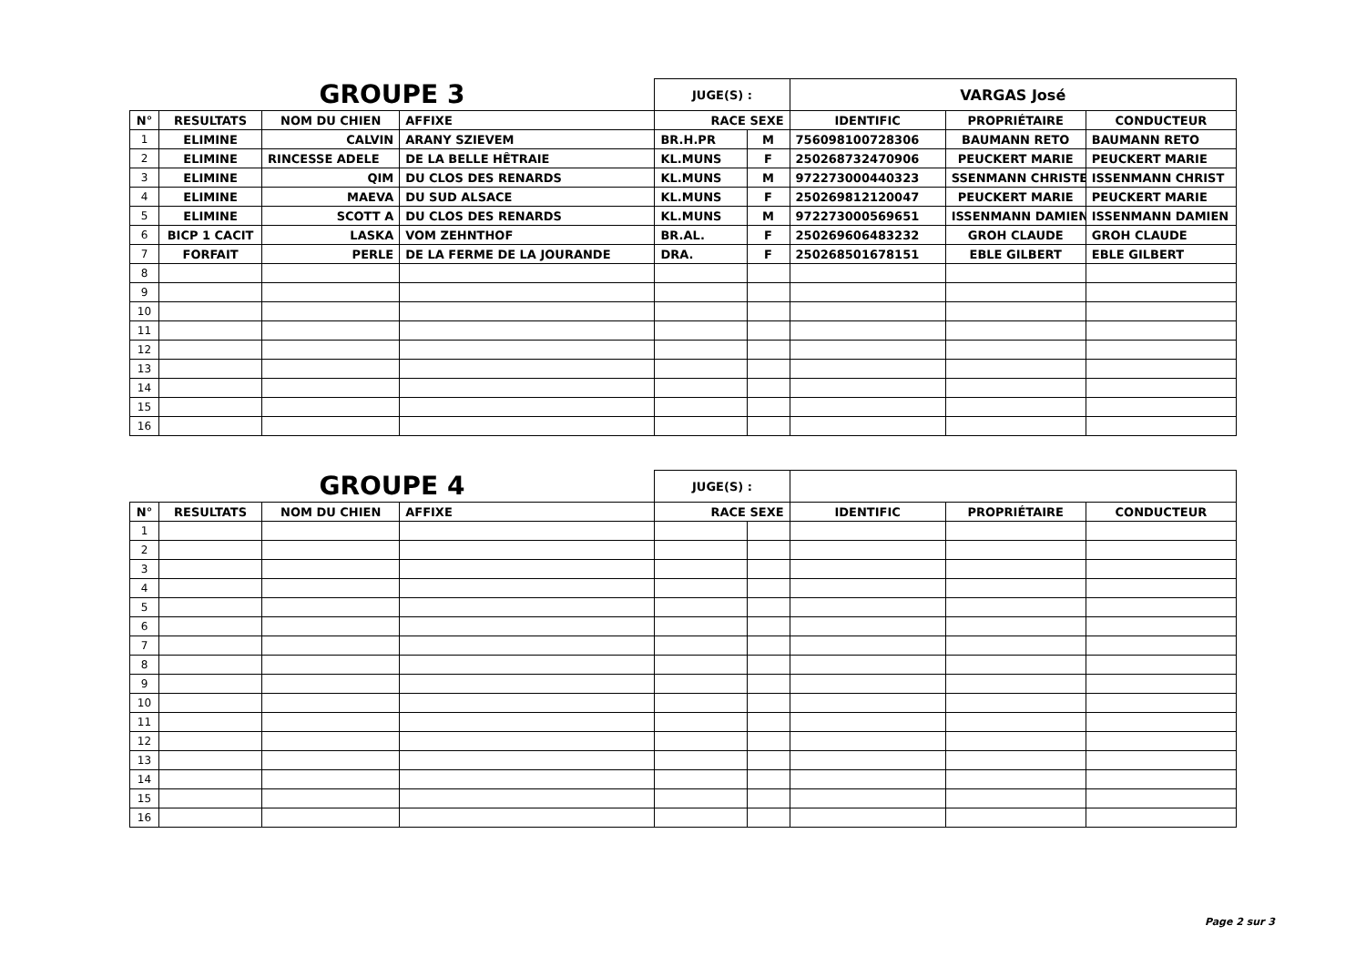| GROUPE 3 | | | | JUGE(S) : | | VARGAS José | | |
| N° | RESULTATS | NOM DU CHIEN | AFFIXE | RACE SEXE | | IDENTIFIC | PROPRIÉTAIRE | CONDUCTEUR |
| 1 | ELIMINE | CALVIN | ARANY SZIEVEM | BR.H.PR | M | 756098100728306 | BAUMANN RETO | BAUMANN RETO |
| 2 | ELIMINE | RINCESSE ADELE | DE LA BELLE HÊTRAIE | KL.MUNS | F | 250268732470906 | PEUCKERT MARIE | PEUCKERT MARIE |
| 3 | ELIMINE | QIM | DU CLOS DES RENARDS | KL.MUNS | M | 972273000440323 | SSENMANN CHRISTE | ISSENMANN CHRIST |
| 4 | ELIMINE | MAEVA | DU SUD ALSACE | KL.MUNS | F | 250269812120047 | PEUCKERT MARIE | PEUCKERT MARIE |
| 5 | ELIMINE | SCOTT A | DU CLOS DES RENARDS | KL.MUNS | M | 972273000569651 | ISSENMANN DAMIEN | ISSENMANN DAMIEN |
| 6 | BICP 1 CACIT | LASKA | VOM ZEHNTHOF | BR.AL. | F | 250269606483232 | GROH CLAUDE | GROH CLAUDE |
| 7 | FORFAIT | PERLE | DE LA FERME DE LA JOURANDE | DRA. | F | 250268501678151 | EBLE GILBERT | EBLE GILBERT |
| 8 | | | | | | | | |
| 9 | | | | | | | | |
| 10 | | | | | | | | |
| 11 | | | | | | | | |
| 12 | | | | | | | | |
| 13 | | | | | | | | |
| 14 | | | | | | | | |
| 15 | | | | | | | | |
| 16 | | | | | | | | |
| GROUPE 4 | | | | JUGE(S) : | | | | |
| N° | RESULTATS | NOM DU CHIEN | AFFIXE | RACE SEXE | | IDENTIFIC | PROPRIÉTAIRE | CONDUCTEUR |
| 1 | | | | | | | | |
| 2 | | | | | | | | |
| 3 | | | | | | | | |
| 4 | | | | | | | | |
| 5 | | | | | | | | |
| 6 | | | | | | | | |
| 7 | | | | | | | | |
| 8 | | | | | | | | |
| 9 | | | | | | | | |
| 10 | | | | | | | | |
| 11 | | | | | | | | |
| 12 | | | | | | | | |
| 13 | | | | | | | | |
| 14 | | | | | | | | |
| 15 | | | | | | | | |
| 16 | | | | | | | | |
Page 2 sur 3